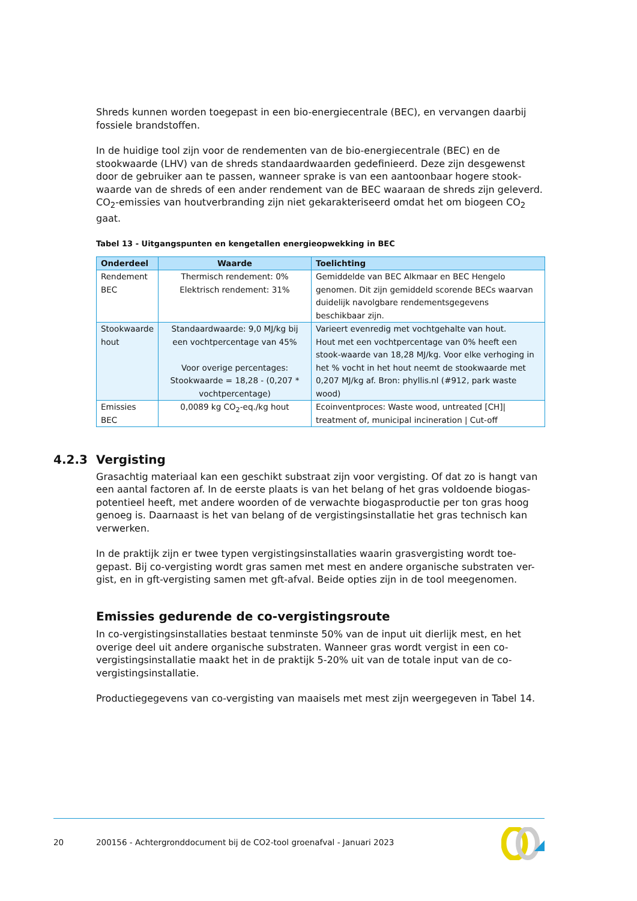Shreds kunnen worden toegepast in een bio-energiecentrale (BEC), en vervangen daarbij fossiele brandstoffen.
In de huidige tool zijn voor de rendementen van de bio-energiecentrale (BEC) en de stookwaarde (LHV) van de shreds standaardwaarden gedefinieerd. Deze zijn desgewenst door de gebruiker aan te passen, wanneer sprake is van een aantoonbaar hogere stook-waarde van de shreds of een ander rendement van de BEC waaraan de shreds zijn geleverd. CO<sub>2</sub>-emissies van houtverbranding zijn niet gekarakteriseerd omdat het om biogeen CO<sub>2</sub> gaat.
Tabel 13 - Uitgangspunten en kengetallen energieopwekking in BEC
| Onderdeel | Waarde | Toelichting |
| --- | --- | --- |
| Rendement BEC | Thermisch rendement: 0% Elektrisch rendement: 31% | Gemiddelde van BEC Alkmaar en BEC Hengelo genomen. Dit zijn gemiddeld scorende BECs waarvan duidelijk navolgbare rendementsgegevens beschikbaar zijn. |
| Stookwaarde hout | Standaardwaarde: 9,0 MJ/kg bij een vochtpercentage van 45% Voor overige percentages: Stookwaarde = 18,28 - (0,207 * vochtpercentage) | Varieert evenredig met vochtgehalte van hout. Hout met een vochtpercentage van 0% heeft een stook-waarde van 18,28 MJ/kg. Voor elke verhoging in het % vocht in het hout neemt de stookwaarde met 0,207 MJ/kg af. Bron: phyllis.nl (#912, park waste wood) |
| Emissies BEC | 0,0089 kg CO<sub>2</sub>-eq./kg hout | Ecoinventproces: Waste wood, untreated [CH]/ treatment of, municipal incineration / Cut-off |
4.2.3 Vergisting
Grasachtig materiaal kan een geschikt substraat zijn voor vergisting. Of dat zo is hangt van een aantal factoren af. In de eerste plaats is van het belang of het gras voldoende biogas-potentieel heeft, met andere woorden of de verwachte biogasproductie per ton gras hoog genoeg is. Daarnaast is het van belang of de vergistingsinstallatie het gras technisch kan verwerken.
In de praktijk zijn er twee typen vergistingsinstallaties waarin grasvergisting wordt toe-gepast. Bij co-vergisting wordt gras samen met mest en andere organische substraten ver-gist, en in gft-vergisting samen met gft-afval. Beide opties zijn in de tool meegenomen.
Emissies gedurende de co-vergistingsroute
In co-vergistingsinstallaties bestaat tenminste 50% van de input uit dierlijk mest, en het overige deel uit andere organische substraten. Wanneer gras wordt vergist in een co-vergistingsinstallatie maakt het in de praktijk 5-20% uit van de totale input van de co-vergistingsinstallatie.
Productiegegevens van co-vergisting van maaisels met mest zijn weergegeven in Tabel 14.
20 200156 - Achtergronddocument bij de CO2-tool groenafval - Januari 2023